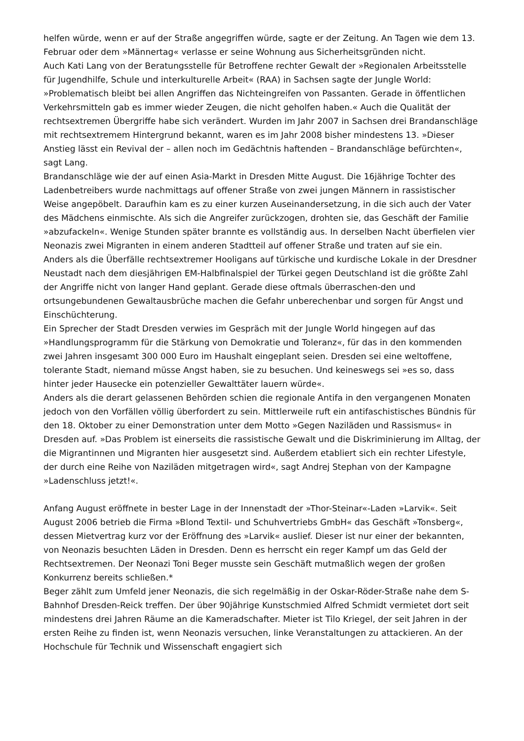helfen würde, wenn er auf der Straße angegriffen würde, sagte er der Zeitung. An Tagen wie dem 13. Februar oder dem »Männertag« verlasse er seine Wohnung aus Sicherheitsgründen nicht.
Auch Kati Lang von der Beratungsstelle für Betroffene rechter Gewalt der »Regionalen Arbeitsstelle für Jugendhilfe, Schule und interkulturelle Arbeit« (RAA) in Sachsen sagte der Jungle World: »Problematisch bleibt bei allen Angriffen das Nichteingreifen von Passanten. Gerade in öffentlichen Verkehrsmitteln gab es immer wieder Zeugen, die nicht geholfen haben.« Auch die Qualität der rechtsextremen Übergriffe habe sich verändert. Wurden im Jahr 2007 in Sachsen drei Brandanschläge mit rechtsextremem Hintergrund bekannt, waren es im Jahr 2008 bisher mindestens 13. »Dieser Anstieg lässt ein Revival der – allen noch im Gedächtnis haftenden – Brandanschläge befürchten«, sagt Lang.
Brandanschläge wie der auf einen Asia-Markt in Dresden Mitte August. Die 16jährige Tochter des Ladenbetreibers wurde nachmittags auf offener Straße von zwei jungen Männern in rassistischer Weise angepöbelt. Daraufhin kam es zu einer kurzen Auseinandersetzung, in die sich auch der Vater des Mädchens einmischte. Als sich die Angreifer zurückzogen, drohten sie, das Geschäft der Familie »abzufackeln«. Wenige Stunden später brannte es vollständig aus. In derselben Nacht überfielen vier Neonazis zwei Migranten in einem anderen Stadtteil auf offener Straße und traten auf sie ein.
Anders als die Überfälle rechtsextremer Hooligans auf türkische und kurdische Lokale in der Dresdner Neustadt nach dem diesjährigen EM-Halbfinalspiel der Türkei gegen Deutschland ist die größte Zahl der Angriffe nicht von langer Hand geplant. Gerade diese oftmals überraschen-den und ortsungebundenen Gewaltausbrüche machen die Gefahr unberechenbar und sorgen für Angst und Einschüchterung.
Ein Sprecher der Stadt Dresden verwies im Gespräch mit der Jungle World hingegen auf das »Handlungsprogramm für die Stärkung von Demokratie und Toleranz«, für das in den kommenden zwei Jahren insgesamt 300 000 Euro im Haushalt eingeplant seien. Dresden sei eine weltoffene, tolerante Stadt, niemand müsse Angst haben, sie zu besuchen. Und keineswegs sei »es so, dass hinter jeder Hausecke ein potenzieller Gewalttäter lauern würde«.
Anders als die derart gelassenen Behörden schien die regionale Antifa in den vergangenen Monaten jedoch von den Vorfällen völlig überfordert zu sein. Mittlerweile ruft ein antifaschistisches Bündnis für den 18. Oktober zu einer Demonstration unter dem Motto »Gegen Naziläden und Rassismus« in Dresden auf. »Das Problem ist einerseits die rassistische Gewalt und die Diskriminierung im Alltag, der die Migrantinnen und Migranten hier ausgesetzt sind. Außerdem etabliert sich ein rechter Lifestyle, der durch eine Reihe von Naziläden mitgetragen wird«, sagt Andrej Stephan von der Kampagne »Ladenschluss jetzt!«.
Anfang August eröffnete in bester Lage in der Innenstadt der »Thor-Steinar«-Laden »Larvik«. Seit August 2006 betrieb die Firma »Blond Textil- und Schuhvertriebs GmbH« das Geschäft »Tonsberg«, dessen Mietvertrag kurz vor der Eröffnung des »Larvik« auslief. Dieser ist nur einer der bekannten, von Neonazis besuchten Läden in Dresden. Denn es herrscht ein reger Kampf um das Geld der Rechtsextremen. Der Neonazi Toni Beger musste sein Geschäft mutmaßlich wegen der großen Konkurrenz bereits schließen.*
Beger zählt zum Umfeld jener Neonazis, die sich regelmäßig in der Oskar-Röder-Straße nahe dem S-Bahnhof Dresden-Reick treffen. Der über 90jährige Kunstschmied Alfred Schmidt vermietet dort seit mindestens drei Jahren Räume an die Kameradschafter. Mieter ist Tilo Kriegel, der seit Jahren in der ersten Reihe zu finden ist, wenn Neonazis versuchen, linke Veranstaltungen zu attackieren. An der Hochschule für Technik und Wissenschaft engagiert sich